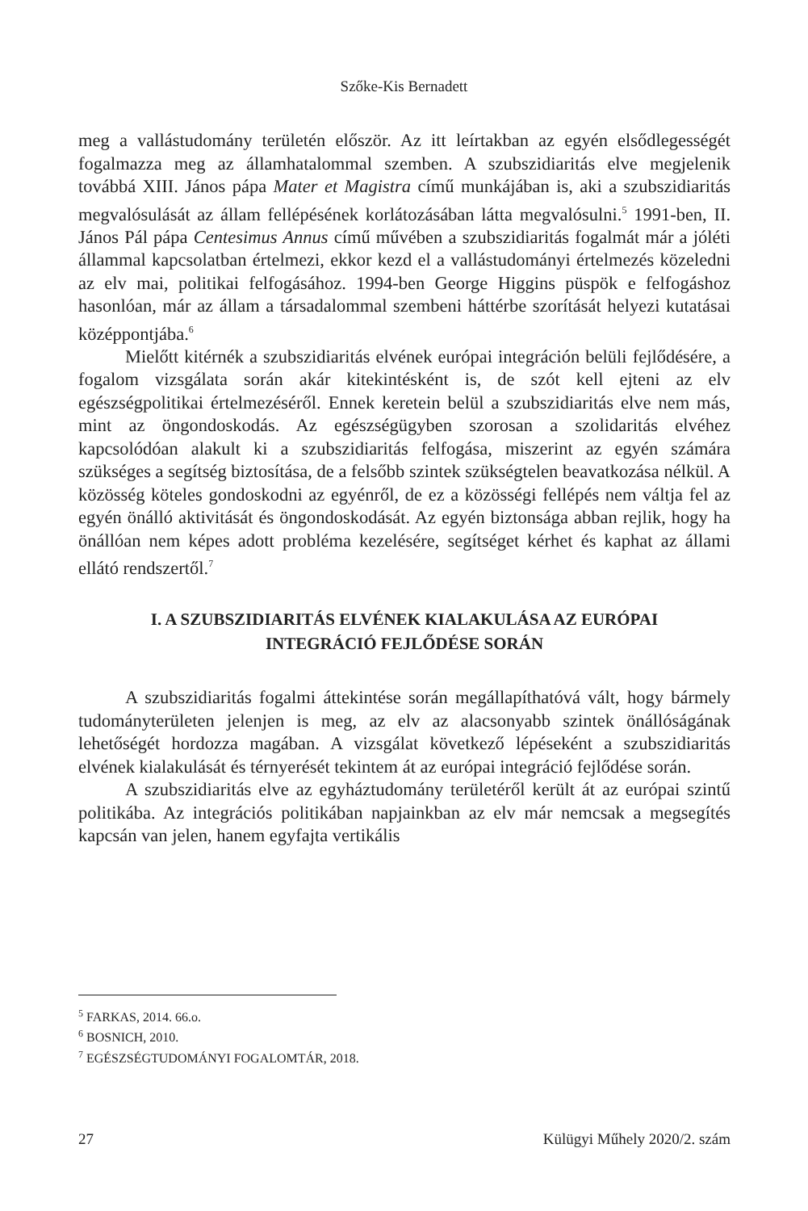Szőke-Kis Bernadett
meg a vallástudomány területén először. Az itt leírtakban az egyén elsődlegességét fogalmazza meg az államhatalommal szemben. A szubszidiaritás elve megjelenik továbbá XIII. János pápa Mater et Magistra című munkájában is, aki a szubszidiaritás megvalósulását az állam fellépésének korlátozásában látta megvalósulni.<sup>5</sup> 1991-ben, II. János Pál pápa Centesimus Annus című művében a szubszidiaritás fogalmát már a jóléti állammal kapcsolatban értelmezi, ekkor kezd el a vallástudományi értelmezés közeledni az elv mai, politikai felfogásához. 1994-ben George Higgins püspök e felfogáshoz hasonlóan, már az állam a társadalommal szembeni háttérbe szorítását helyezi kutatásai középpontjába.<sup>6</sup>
Mielőtt kitérnék a szubszidiaritás elvének európai integráción belüli fejlődésére, a fogalom vizsgálata során akár kitekintésként is, de szót kell ejteni az elv egészségpolitikai értelmezéséről. Ennek keretein belül a szubszidiaritás elve nem más, mint az öngondoskodás. Az egészségügyben szorosan a szolidaritás elvéhez kapcsolódóan alakult ki a szubszidiaritás felfogása, miszerint az egyén számára szükséges a segítség biztosítása, de a felsőbb szintek szükségtelen beavatkozása nélkül. A közösség köteles gondoskodni az egyénről, de ez a közösségi fellépés nem váltja fel az egyén önálló aktivitását és öngondoskodását. Az egyén biztonsága abban rejlik, hogy ha önállóan nem képes adott probléma kezelésére, segítséget kérhet és kaphat az állami ellátó rendszertől.<sup>7</sup>
I. A SZUBSZIDIARITÁS ELVÉNEK KIALAKULÁSA AZ EURÓPAI
INTEGRÁCIÓ FEJLŐDÉSE SORÁN
A szubszidiaritás fogalmi áttekintése során megállapíthatóvá vált, hogy bármely tudományterületen jelenjen is meg, az elv az alacsonyabb szintek önállóságának lehetőségét hordozza magában. A vizsgálat következő lépéseként a szubszidiaritás elvének kialakulását és térnyerését tekintem át az európai integráció fejlődése során.
A szubszidiaritás elve az egyháztudomány területéről került át az európai szintű politikába. Az integrációs politikában napjainkban az elv már nemcsak a megsegítés kapcsán van jelen, hanem egyfajta vertikális
<sup>5</sup> FARKAS, 2014. 66.o.
<sup>6</sup> BOSNICH, 2010.
<sup>7</sup> EGÉSZSÉGTUDOMÁNYI FOGALOMTÁR, 2018.
27 Külügyi Műhely 2020/2. szám